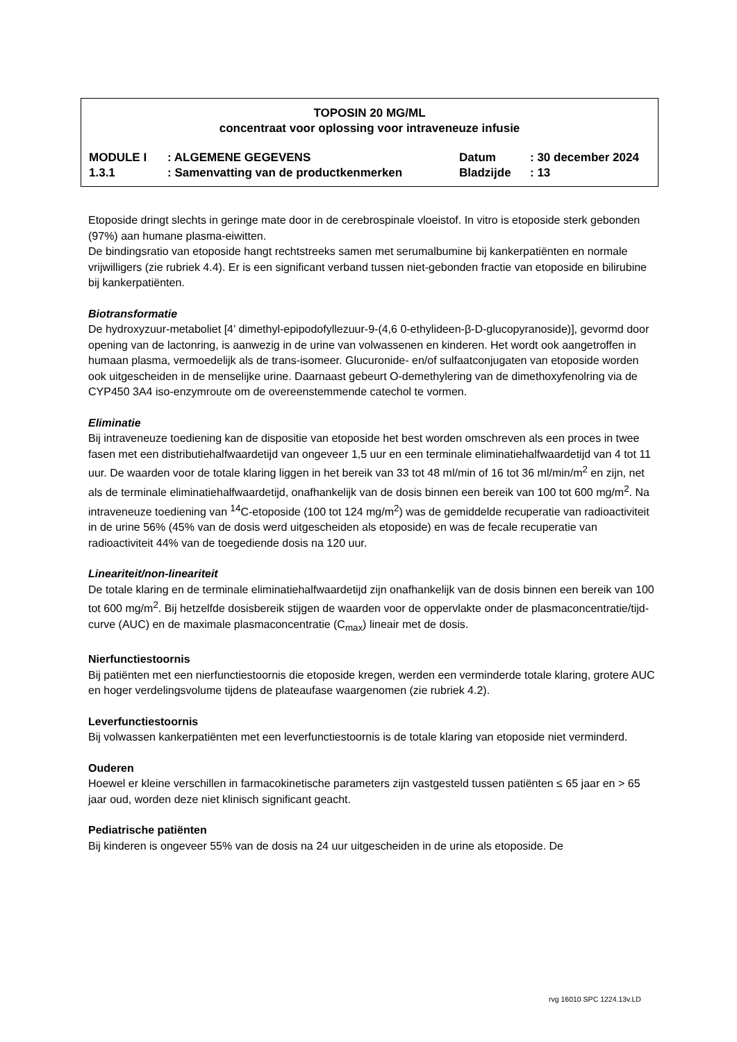TOPOSIN 20 MG/ML
concentraat voor oplossing voor intraveneuze infusie
| MODULE I | : ALGEMENE GEGEVENS | Datum | : 30 december 2024 |
| 1.3.1 | : Samenvatting van de productkenmerken | Bladzijde | : 13 |
Etoposide dringt slechts in geringe mate door in de cerebrospinale vloeistof. In vitro is etoposide sterk gebonden (97%) aan humane plasma-eiwitten.
De bindingsratio van etoposide hangt rechtstreeks samen met serumalbumine bij kankerpatiënten en normale vrijwilligers (zie rubriek 4.4). Er is een significant verband tussen niet-gebonden fractie van etoposide en bilirubine bij kankerpatiënten.
Biotransformatie
De hydroxyzuur-metaboliet [4’ dimethyl-epipodofyllezuur-9-(4,6 0-ethylideen-β-D-glucopyranoside)], gevormd door opening van de lactonring, is aanwezig in de urine van volwassenen en kinderen. Het wordt ook aangetroffen in humaan plasma, vermoedelijk als de trans-isomeer. Glucuronide- en/of sulfaatconjugaten van etoposide worden ook uitgescheiden in de menselijke urine. Daarnaast gebeurt O-demethylering van de dimethoxyfenolring via de CYP450 3A4 iso-enzymroute om de overeenstemmende catechol te vormen.
Eliminatie
Bij intraveneuze toediening kan de dispositie van etoposide het best worden omschreven als een proces in twee fasen met een distributiehalfwaardetijd van ongeveer 1,5 uur en een terminale eliminatiehalfwaardetijd van 4 tot 11 uur. De waarden voor de totale klaring liggen in het bereik van 33 tot 48 ml/min of 16 tot 36 ml/min/m<sup>2</sup> en zijn, net als de terminale eliminatiehalfwaardetijd, onafhankelijk van de dosis binnen een bereik van 100 tot 600 mg/m<sup>2</sup>. Na intraveneuze toediening van <sup>14</sup>C-etoposide (100 tot 124 mg/m<sup>2</sup>) was de gemiddelde recuperatie van radioactiviteit in de urine 56% (45% van de dosis werd uitgescheiden als etoposide) en was de fecale recuperatie van radioactiviteit 44% van de toegediende dosis na 120 uur.
Lineariteit/non-lineariteit
De totale klaring en de terminale eliminatiehalfwaardetijd zijn onafhankelijk van de dosis binnen een bereik van 100 tot 600 mg/m<sup>2</sup>. Bij hetzelfde dosisbereik stijgen de waarden voor de oppervlakte onder de plasmaconcentratie/tijd-curve (AUC) en de maximale plasmaconcentratie (C<sub>max</sub>) lineair met de dosis.
Nierfunctiestoornis
Bij patiënten met een nierfunctiestoornis die etoposide kregen, werden een verminderde totale klaring, grotere AUC en hoger verdelingsvolume tijdens de plateaufase waargenomen (zie rubriek 4.2).
Leverfunctiestoornis
Bij volwassen kankerpatiënten met een leverfunctiestoornis is de totale klaring van etoposide niet verminderd.
Ouderen
Hoewel er kleine verschillen in farmacokinetische parameters zijn vastgesteld tussen patiënten ≤ 65 jaar en > 65 jaar oud, worden deze niet klinisch significant geacht.
Pediatrische patiënten
Bij kinderen is ongeveer 55% van de dosis na 24 uur uitgescheiden in de urine als etoposide. De
rvg 16010 SPC 1224.13v.LD